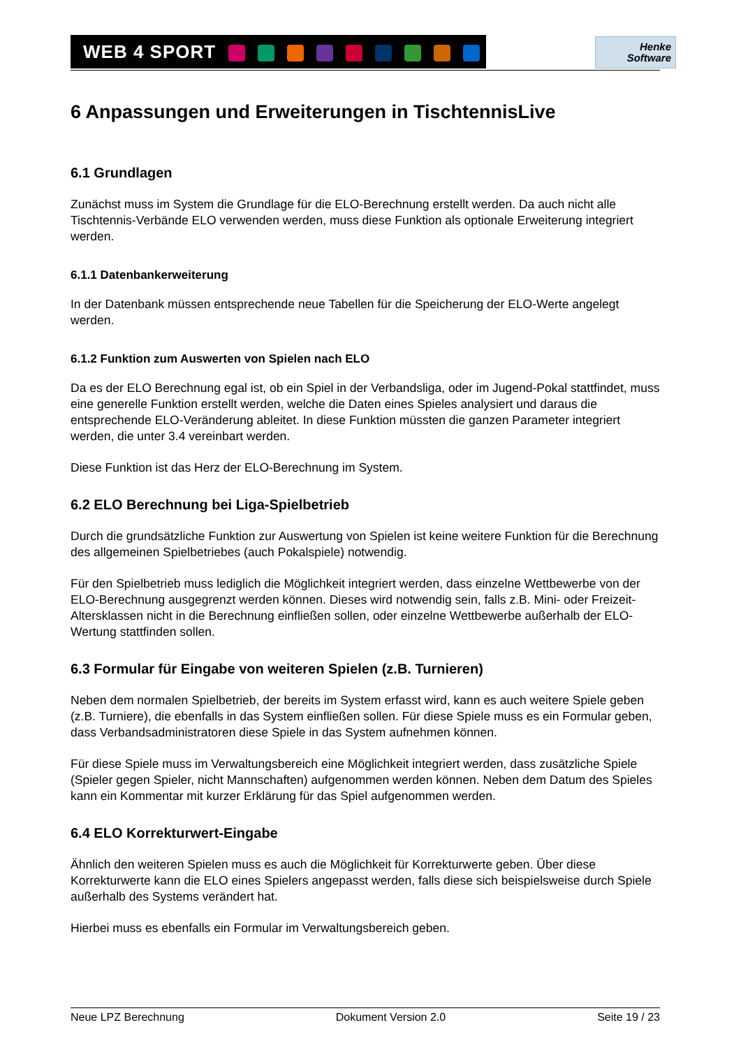WEB 4 SPORT
Henke
Software
6 Anpassungen und Erweiterungen in TischtennisLive
6.1 Grundlagen
Zunächst muss im System die Grundlage für die ELO-Berechnung erstellt werden. Da auch nicht alle Tischtennis-Verbände ELO verwenden werden, muss diese Funktion als optionale Erweiterung integriert werden.
6.1.1 Datenbankerweiterung
In der Datenbank müssen entsprechende neue Tabellen für die Speicherung der ELO-Werte angelegt werden.
6.1.2 Funktion zum Auswerten von Spielen nach ELO
Da es der ELO Berechnung egal ist, ob ein Spiel in der Verbandsliga, oder im Jugend-Pokal stattfindet, muss eine generelle Funktion erstellt werden, welche die Daten eines Spieles analysiert und daraus die entsprechende ELO-Veränderung ableitet. In diese Funktion müssten die ganzen Parameter integriert werden, die unter 3.4 vereinbart werden.
Diese Funktion ist das Herz der ELO-Berechnung im System.
6.2 ELO Berechnung bei Liga-Spielbetrieb
Durch die grundsätzliche Funktion zur Auswertung von Spielen ist keine weitere Funktion für die Berechnung des allgemeinen Spielbetriebes (auch Pokalspiele) notwendig.
Für den Spielbetrieb muss lediglich die Möglichkeit integriert werden, dass einzelne Wettbewerbe von der ELO-Berechnung ausgegrenzt werden können. Dieses wird notwendig sein, falls z.B. Mini- oder Freizeit-Altersklassen nicht in die Berechnung einfließen sollen, oder einzelne Wettbewerbe außerhalb der ELO-Wertung stattfinden sollen.
6.3 Formular für Eingabe von weiteren Spielen (z.B. Turnieren)
Neben dem normalen Spielbetrieb, der bereits im System erfasst wird, kann es auch weitere Spiele geben (z.B. Turniere), die ebenfalls in das System einfließen sollen. Für diese Spiele muss es ein Formular geben, dass Verbandsadministratoren diese Spiele in das System aufnehmen können.
Für diese Spiele muss im Verwaltungsbereich eine Möglichkeit integriert werden, dass zusätzliche Spiele (Spieler gegen Spieler, nicht Mannschaften) aufgenommen werden können. Neben dem Datum des Spieles kann ein Kommentar mit kurzer Erklärung für das Spiel aufgenommen werden.
6.4 ELO Korrekturwert-Eingabe
Ähnlich den weiteren Spielen muss es auch die Möglichkeit für Korrekturwerte geben. Über diese Korrekturwerte kann die ELO eines Spielers angepasst werden, falls diese sich beispielsweise durch Spiele außerhalb des Systems verändert hat.
Hierbei muss es ebenfalls ein Formular im Verwaltungsbereich geben.
Neue LPZ Berechnung Dokument Version 2.0 Seite 19 / 23